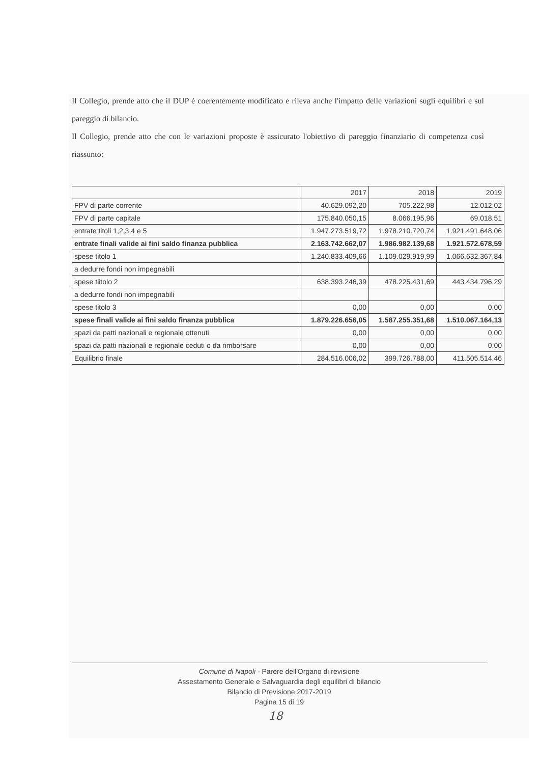Il Collegio, prende atto che il DUP è coerentemente modificato e rileva anche l'impatto delle variazioni sugli equilibri e sul pareggio di bilancio.
Il Collegio, prende atto che con le variazioni proposte è assicurato l'obiettivo di pareggio finanziario di competenza così riassunto:
| | 2017 | 2018 | 2019 |
| FPV di parte corrente | 40.629.092,20 | 705.222,98 | 12.012,02 |
| FPV di parte capitale | 175.840.050,15 | 8.066.195,96 | 69.018,51 |
| entrate titoli 1,2,3,4 e 5 | 1.947.273.519,72 | 1.978.210.720,74 | 1.921.491.648,06 |
| entrate finali valide ai fini saldo finanza pubblica | 2.163.742.662,07 | 1.986.982.139,68 | 1.921.572.678,59 |
| spese titolo 1 | 1.240.833.409,66 | 1.109.029.919,99 | 1.066.632.367,84 |
| a dedurre fondi non impegnabili | | | |
| spese tiitolo 2 | 638.393.246,39 | 478.225.431,69 | 443.434.796,29 |
| a dedurre fondi non impegnabili | | | |
| spese titolo 3 | 0,00 | 0,00 | 0,00 |
| spese finali valide ai fini saldo finanza pubblica | 1.879.226.656,05 | 1.587.255.351,68 | 1.510.067.164,13 |
| spazi da patti nazionali e regionale ottenuti | 0,00 | 0,00 | 0,00 |
| spazi da patti nazionali e regionale ceduti o da rimborsare | 0,00 | 0,00 | 0,00 |
| Equilibrio finale | 284.516.006,02 | 399.726.788,00 | 411.505.514,46 |
Comune di Napoli - Parere dell'Organo di revisione
Assestamento Generale e Salvaguardia degli equilibri di bilancio
Bilancio di Previsione 2017-2019
Pagina 15 di 19
18